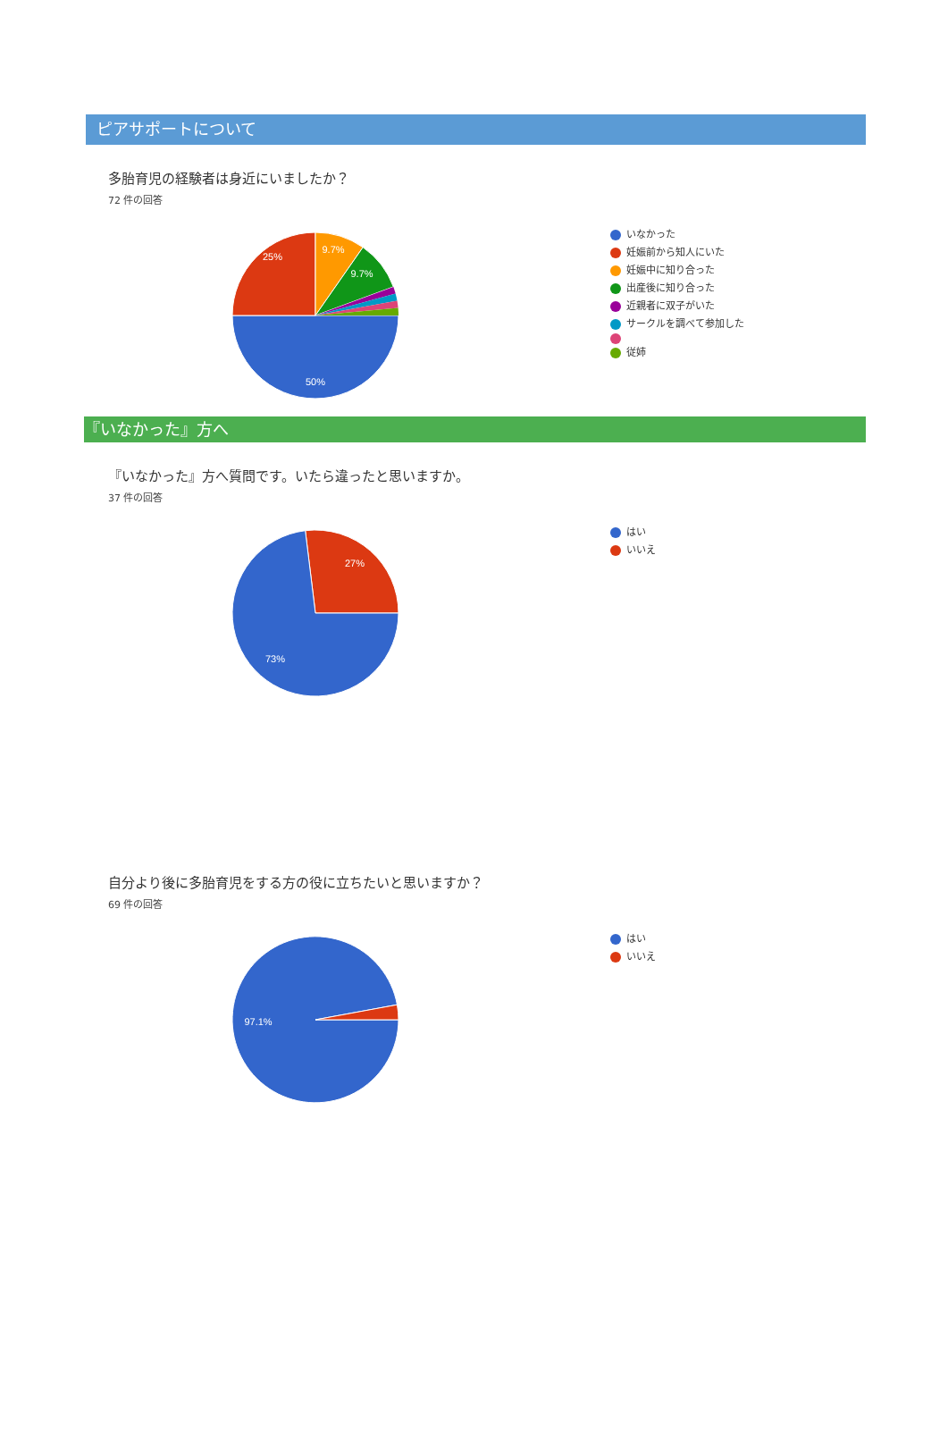ピアサポートについて
多胎育児の経験者は身近にいましたか？
72 件の回答
9.7%
9.7%
25%
50%
いなかった
妊娠前から知人にいた
妊娠中に知り合った
出産後に知り合った
近親者に双子がいた
サークルを調べて参加した
従姉
『いなかった』方へ
『いなかった』方へ質問です。いたら違ったと思いますか。
37 件の回答
27%
73%
はい
いいえ
自分より後に多胎育児をする方の役に立ちたいと思いますか？
69 件の回答
97.1%
はい
いいえ